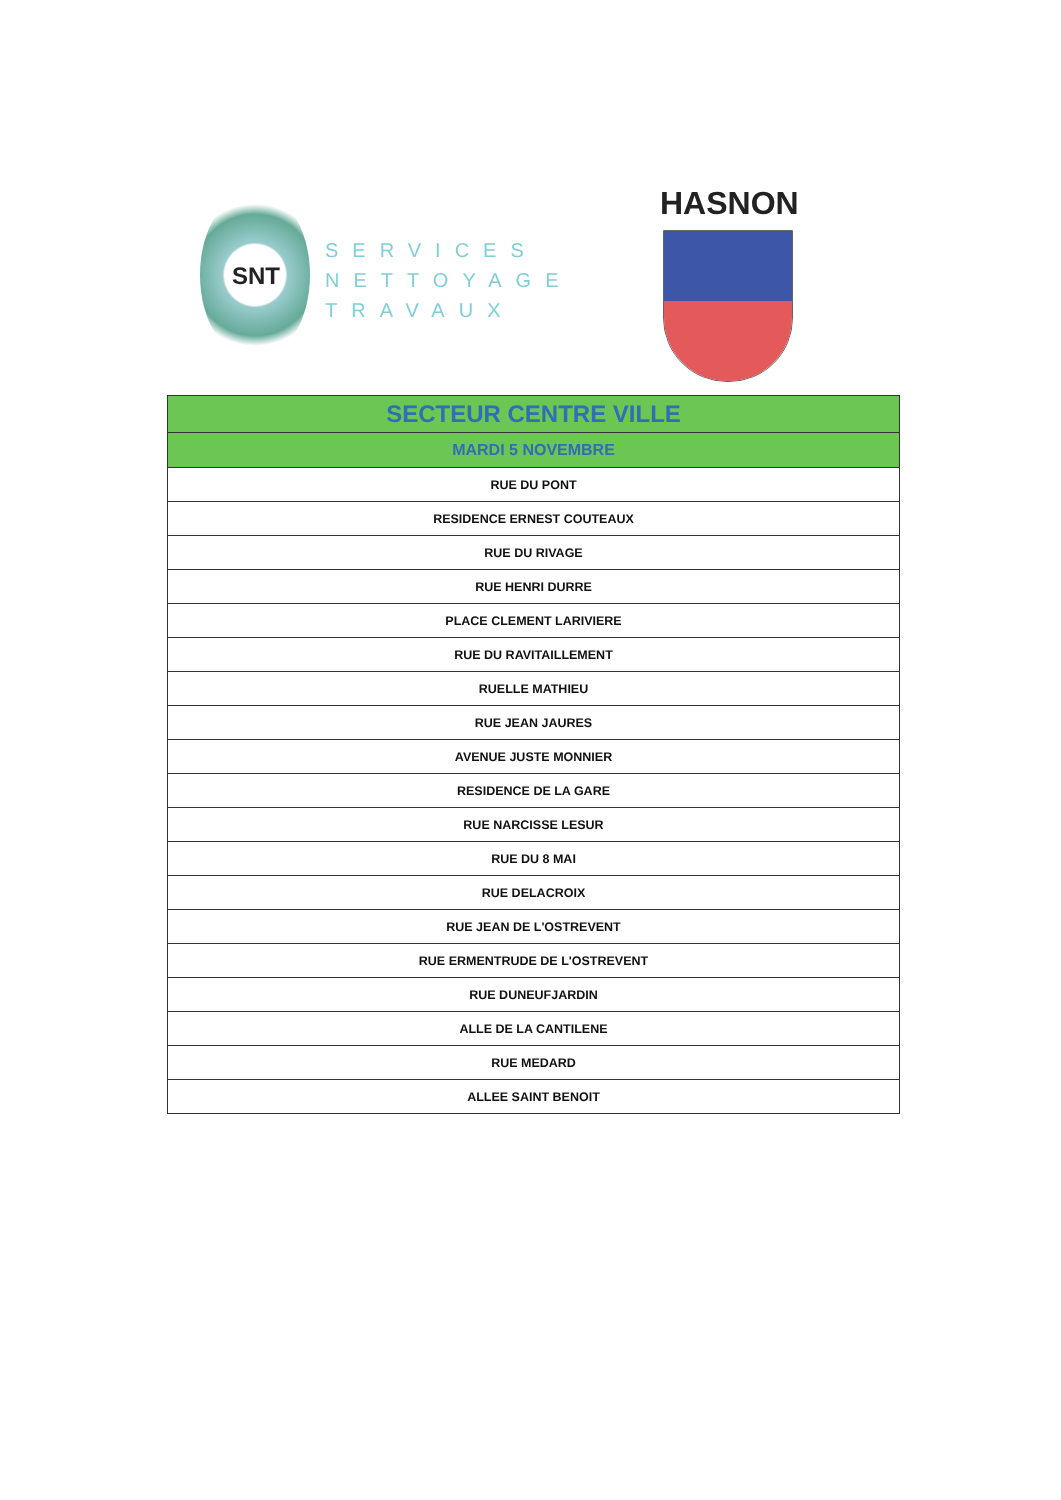SNT
SERVICES
NETTOYAGE
TRAVAUX
HASNON
| SECTEUR CENTRE VILLE |
| --- |
| MARDI 5 NOVEMBRE |
| RUE DU PONT |
| RESIDENCE ERNEST COUTEAUX |
| RUE DU RIVAGE |
| RUE HENRI DURRE |
| PLACE CLEMENT LARIVIERE |
| RUE DU RAVITAILLEMENT |
| RUELLE MATHIEU |
| RUE JEAN JAURES |
| AVENUE JUSTE MONNIER |
| RESIDENCE DE LA GARE |
| RUE NARCISSE LESUR |
| RUE DU 8 MAI |
| RUE DELACROIX |
| RUE JEAN DE L'OSTREVENT |
| RUE ERMENTRUDE DE L'OSTREVENT |
| RUE DUNEUFJARDIN |
| ALLE DE LA CANTILENE |
| RUE MEDARD |
| ALLEE SAINT BENOIT |